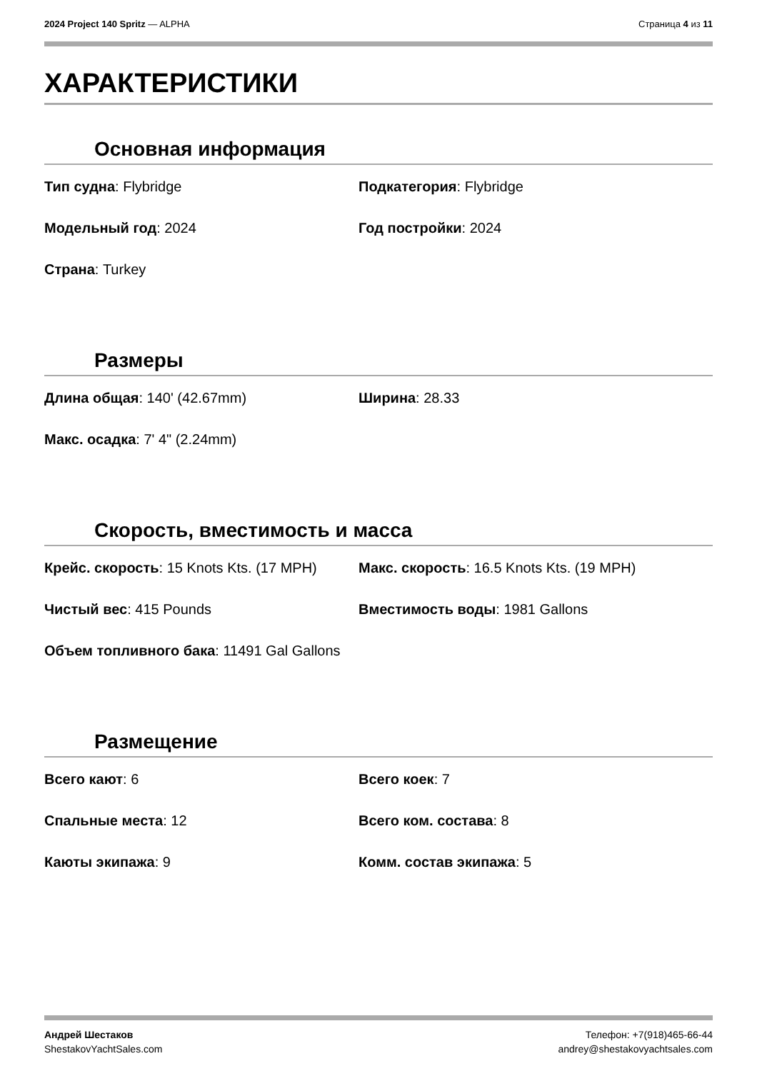2024 Project 140 Spritz — ALPHA
Страница 4 из 11
ХАРАКТЕРИСТИКИ
Основная информация
Тип судна: Flybridge
Подкатегория: Flybridge
Модельный год: 2024
Год постройки: 2024
Страна: Turkey
Размеры
Длина общая: 140' (42.67mm)
Ширина: 28.33
Макс. осадка: 7' 4" (2.24mm)
Скорость, вместимость и масса
Крейс. скорость: 15 Knots Kts. (17 MPH)
Макс. скорость: 16.5 Knots Kts. (19 MPH)
Чистый вес: 415 Pounds
Вместимость воды: 1981 Gallons
Объем топливного бака: 11491 Gal Gallons
Размещение
Всего кают: 6
Всего коек: 7
Спальные места: 12
Всего ком. состава: 8
Каюты экипажа: 9
Комм. состав экипажа: 5
Андрей Шестаков
ShestakovYachtSales.com
Телефон: +7(918)465-66-44
andrey@shestakovyachtsales.com